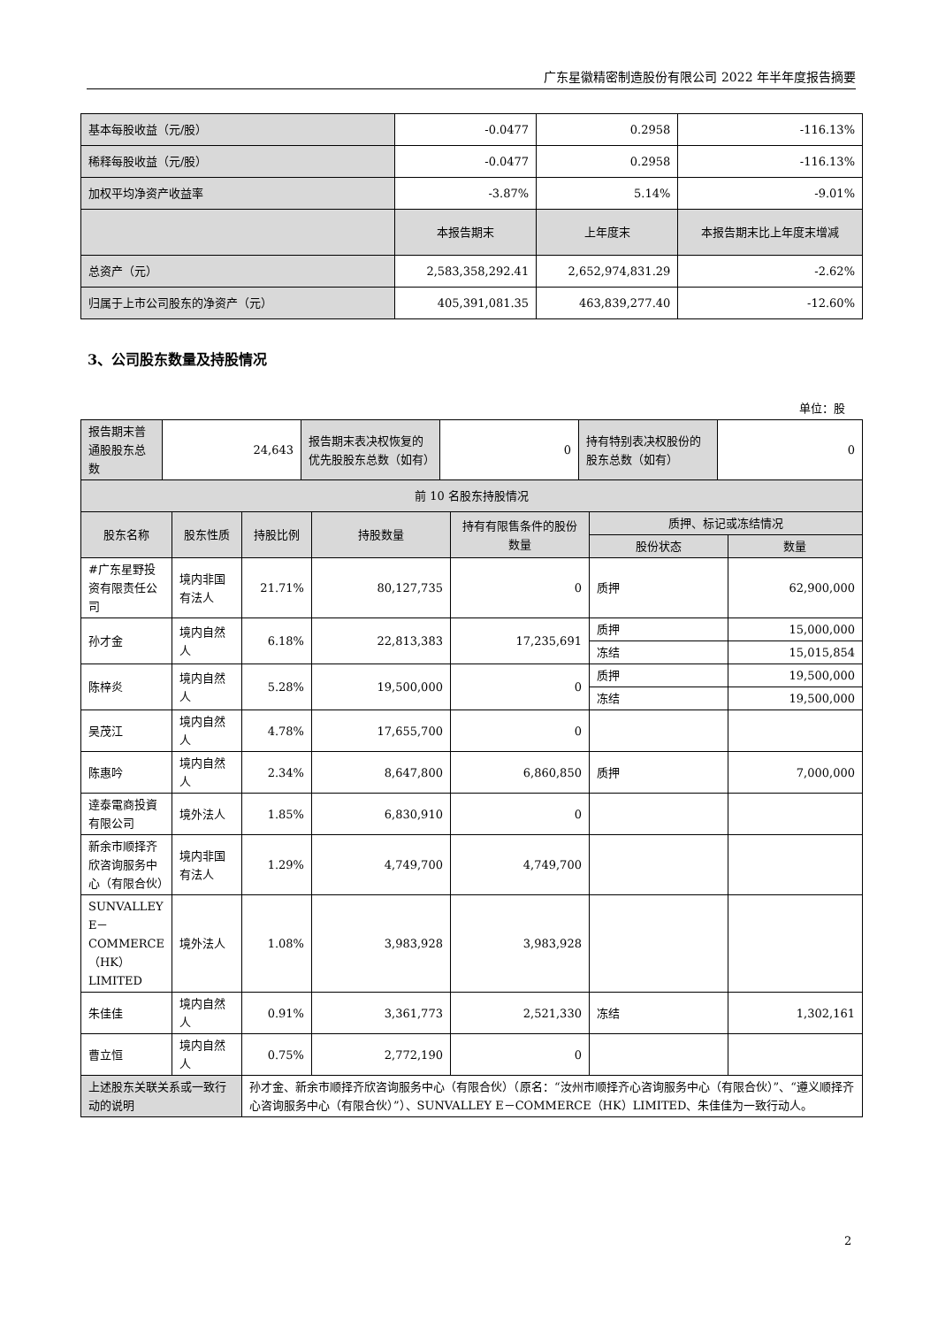广东星徽精密制造股份有限公司 2022 年半年度报告摘要
| 基本每股收益（元/股） | -0.0477 | 0.2958 | -116.13% |
| 稀释每股收益（元/股） | -0.0477 | 0.2958 | -116.13% |
| 加权平均净资产收益率 | -3.87% | 5.14% | -9.01% |
| | 本报告期末 | 上年度末 | 本报告期末比上年度末增减 |
| 总资产（元） | 2,583,358,292.41 | 2,652,974,831.29 | -2.62% |
| 归属于上市公司股东的净资产（元） | 405,391,081.35 | 463,839,277.40 | -12.60% |
3、公司股东数量及持股情况
单位：股
| 报告期末普通股股东总数 | 24,643 | 报告期末表决权恢复的优先股股东总数（如有） | 0 | 持有特别表决权股份的股东总数（如有） | 0 |
| 前 10 名股东持股情况 | | | | | | |
| --- | --- | --- | --- | --- | --- | --- |
| 股东名称 | 股东性质 | 持股比例 | 持股数量 | 持有有限售条件的股份数量 | 质押、标记或冻结情况 | |
| | | | | | 股份状态 | 数量 |
| #广东星野投资有限责任公司 | 境内非国有法人 | 21.71% | 80,127,735 | 0 | 质押 | 62,900,000 |
| 孙才金 | 境内自然人 | 6.18% | 22,813,383 | 17,235,691 | 质押 | 15,000,000 |
| | | | | | 冻结 | 15,015,854 |
| 陈梓炎 | 境内自然人 | 5.28% | 19,500,000 | 0 | 质押 | 19,500,000 |
| | | | | | 冻结 | 19,500,000 |
| 吴茂江 | 境内自然人 | 4.78% | 17,655,700 | 0 | | |
| 陈惠吟 | 境内自然人 | 2.34% | 8,647,800 | 6,860,850 | 质押 | 7,000,000 |
| 逹泰電商投資有限公司 | 境外法人 | 1.85% | 6,830,910 | 0 | | |
| 新余市顺择齐欣咨询服务中心（有限合伙） | 境内非国有法人 | 1.29% | 4,749,700 | 4,749,700 | | |
| SUNVALLEY E－COMMERCE（HK）LIMITED | 境外法人 | 1.08% | 3,983,928 | 3,983,928 | | |
| 朱佳佳 | 境内自然人 | 0.91% | 3,361,773 | 2,521,330 | 冻结 | 1,302,161 |
| 曹立恒 | 境内自然人 | 0.75% | 2,772,190 | 0 | | |
| 上述股东关联关系或一致行动的说明 | | 孙才金、新余市顺择齐欣咨询服务中心（有限合伙）（原名：“汝州市顺择齐心咨询服务中心（有限合伙）”、“遵义顺择齐心咨询服务中心（有限合伙）”）、SUNVALLEY E－COMMERCE（HK）LIMITED、朱佳佳为一致行动人。 | | | | |
2